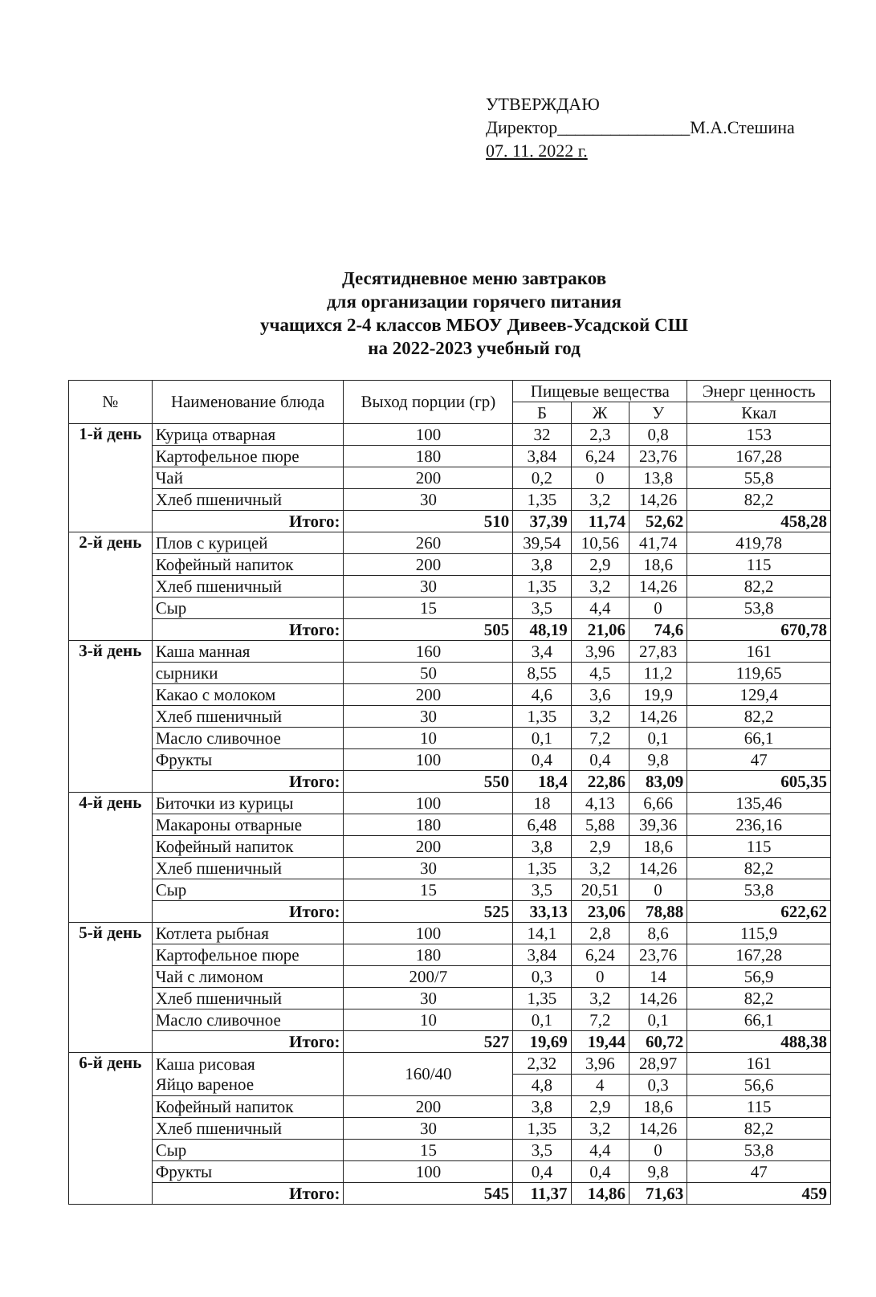УТВЕРЖДАЮ
Директор_______________М.А.Стешина
07. 11. 2022 г.
Десятидневное меню завтраков
для организации горячего питания
учащихся 2-4 классов МБОУ Дивеев-Усадской СШ
на 2022-2023 учебный год
| № | Наименование блюда | Выход порции (гр) | Пищевые вещества | | | Энерг ценность |
| --- | --- | --- | --- | --- | --- | --- |
| | | | Б | Ж | У | Ккал |
| 1-й день | Курица отварная | 100 | 32 | 2,3 | 0,8 | 153 |
| | Картофельное пюре | 180 | 3,84 | 6,24 | 23,76 | 167,28 |
| | Чай | 200 | 0,2 | 0 | 13,8 | 55,8 |
| | Хлеб пшеничный | 30 | 1,35 | 3,2 | 14,26 | 82,2 |
| | Итого: | 510 | 37,39 | 11,74 | 52,62 | 458,28 |
| 2-й день | Плов с курицей | 260 | 39,54 | 10,56 | 41,74 | 419,78 |
| | Кофейный напиток | 200 | 3,8 | 2,9 | 18,6 | 115 |
| | Хлеб пшеничный | 30 | 1,35 | 3,2 | 14,26 | 82,2 |
| | Сыр | 15 | 3,5 | 4,4 | 0 | 53,8 |
| | Итого: | 505 | 48,19 | 21,06 | 74,6 | 670,78 |
| 3-й день | Каша манная | 160 | 3,4 | 3,96 | 27,83 | 161 |
| | сырники | 50 | 8,55 | 4,5 | 11,2 | 119,65 |
| | Какао с молоком | 200 | 4,6 | 3,6 | 19,9 | 129,4 |
| | Хлеб пшеничный | 30 | 1,35 | 3,2 | 14,26 | 82,2 |
| | Масло сливочное | 10 | 0,1 | 7,2 | 0,1 | 66,1 |
| | Фрукты | 100 | 0,4 | 0,4 | 9,8 | 47 |
| | Итого: | 550 | 18,4 | 22,86 | 83,09 | 605,35 |
| 4-й день | Биточки из курицы | 100 | 18 | 4,13 | 6,66 | 135,46 |
| | Макароны отварные | 180 | 6,48 | 5,88 | 39,36 | 236,16 |
| | Кофейный напиток | 200 | 3,8 | 2,9 | 18,6 | 115 |
| | Хлеб пшеничный | 30 | 1,35 | 3,2 | 14,26 | 82,2 |
| | Сыр | 15 | 3,5 | 20,51 | 0 | 53,8 |
| | Итого: | 525 | 33,13 | 23,06 | 78,88 | 622,62 |
| 5-й день | Котлета рыбная | 100 | 14,1 | 2,8 | 8,6 | 115,9 |
| | Картофельное пюре | 180 | 3,84 | 6,24 | 23,76 | 167,28 |
| | Чай с лимоном | 200/7 | 0,3 | 0 | 14 | 56,9 |
| | Хлеб пшеничный | 30 | 1,35 | 3,2 | 14,26 | 82,2 |
| | Масло сливочное | 10 | 0,1 | 7,2 | 0,1 | 66,1 |
| | Итого: | 527 | 19,69 | 19,44 | 60,72 | 488,38 |
| 6-й день | Каша рисовая Яйцо вареное | 160/40 | 2,32 | 3,96 | 28,97 | 161 |
| | | | 4,8 | 4 | 0,3 | 56,6 |
| | Кофейный напиток | 200 | 3,8 | 2,9 | 18,6 | 115 |
| | Хлеб пшеничный | 30 | 1,35 | 3,2 | 14,26 | 82,2 |
| | Сыр | 15 | 3,5 | 4,4 | 0 | 53,8 |
| | Фрукты | 100 | 0,4 | 0,4 | 9,8 | 47 |
| | Итого: | 545 | 11,37 | 14,86 | 71,63 | 459 |